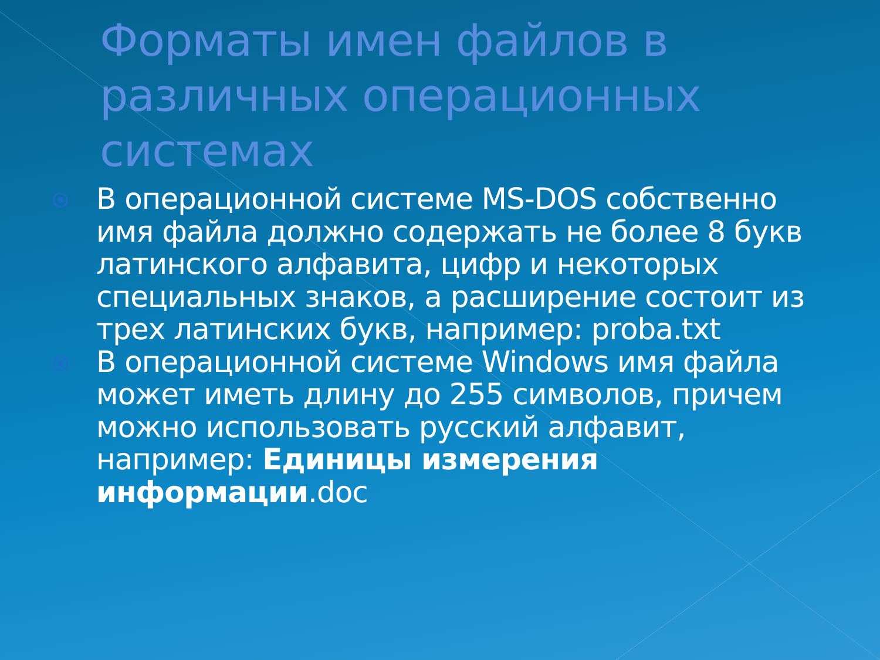Форматы имен файлов в различных операционных системах
В операционной системе MS-DOS собственно имя файла должно содержать не более 8 букв латинского алфавита, цифр и некоторых специальных знаков, а расширение состоит из трех латинских букв, например: proba.txt
В операционной системе Windows имя файла может иметь длину до 255 символов, причем можно использовать русский алфавит, например: Единицы измерения информации.doc